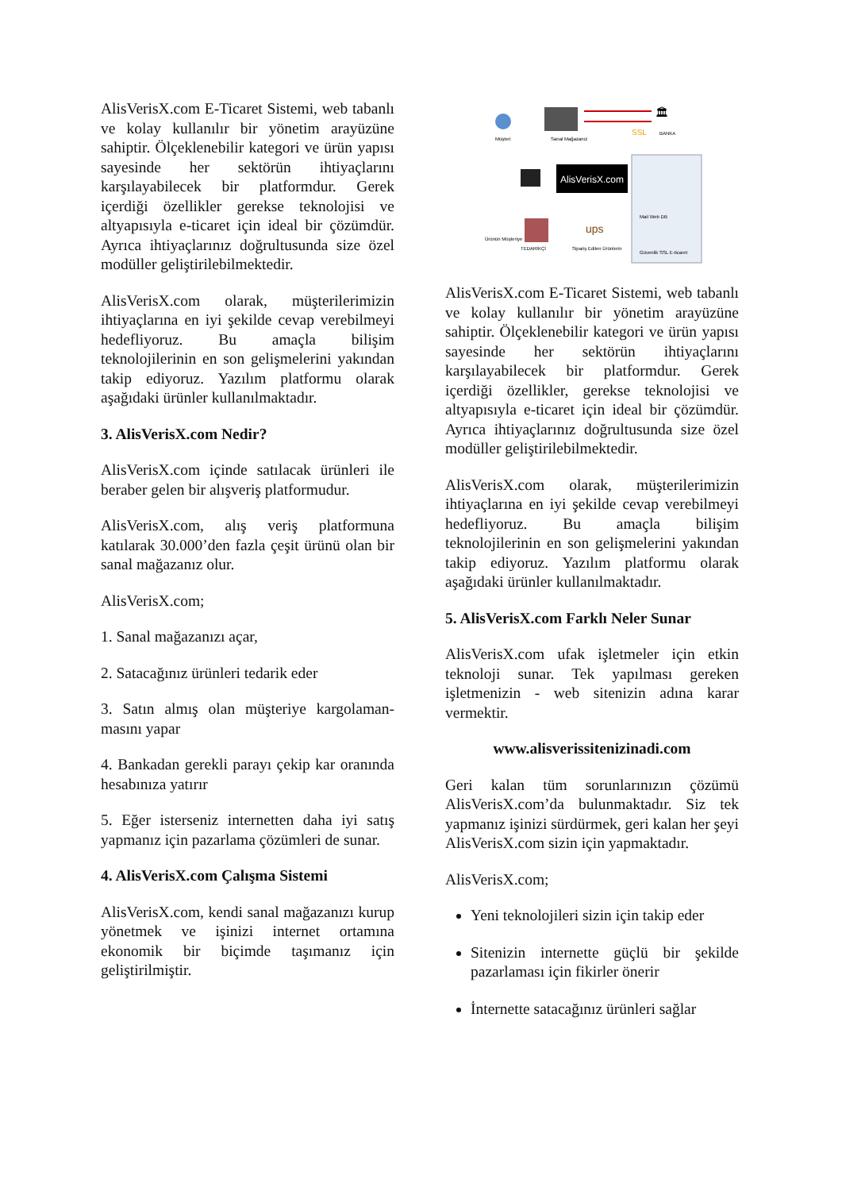AlisVerisX.com E-Ticaret Sistemi, web tabanlı ve kolay kullanılır bir yönetim arayüzüne sahiptir. Ölçeklenebilir kategori ve ürün yapısı sayesinde her sektörün ihtiyaçlarını karşılayabilecek bir platformdur. Gerek içerdiği özellikler gerekse teknolojisi ve altyapısıyla e-ticaret için ideal bir çözümdür. Ayrıca ihtiyaçlarınız doğrultusunda size özel modüller geliştirilebilmektedir.
AlisVerisX.com olarak, müşterilerimizin ihtiyaçlarına en iyi şekilde cevap verebilmeyi hedefliyoruz. Bu amaçla bilişim teknolojilerinin en son gelişmelerini yakından takip ediyoruz. Yazılım platformu olarak aşağıdaki ürünler kullanılmaktadır.
3. AlisVerisX.com Nedir?
AlisVerisX.com içinde satılacak ürünleri ile beraber gelen bir alışveriş platformudur.
AlisVerisX.com, alış veriş platformuna katılarak 30.000’den fazla çeşit ürünü olan bir sanal mağazanız olur.
AlisVerisX.com;
1. Sanal mağazanızı açar,
2. Satacağınız ürünleri tedarik eder
3. Satın almış olan müşteriye kargolaman-masını yapar
4. Bankadan gerekli parayı çekip kar oranında hesabınıza yatırır
5. Eğer isterseniz internetten daha iyi satış yapmanız için pazarlama çözümleri de sunar.
4. AlisVerisX.com Çalışma Sistemi
AlisVerisX.com, kendi sanal mağazanızı kurup yönetmek ve işinizi internet ortamına ekonomik bir biçimde taşımanız için geliştirilmiştir.
Müşteri
Sanal Mağazanız
🏛
SSL
BANKA
AlisVerisX.com
ups
Sipariş Edilen Ürünlerin
TEDARİKÇİ
Ürünün Müşteriye
Mail Web DB
Güvenlik SSL E-ticaret
AlisVerisX.com E-Ticaret Sistemi, web tabanlı ve kolay kullanılır bir yönetim arayüzüne sahiptir. Ölçeklenebilir kategori ve ürün yapısı sayesinde her sektörün ihtiyaçlarını karşılayabilecek bir platformdur. Gerek içerdiği özellikler, gerekse teknolojisi ve altyapısıyla e-ticaret için ideal bir çözümdür. Ayrıca ihtiyaçlarınız doğrultusunda size özel modüller geliştirilebilmektedir.
AlisVerisX.com olarak, müşterilerimizin ihtiyaçlarına en iyi şekilde cevap verebilmeyi hedefliyoruz. Bu amaçla bilişim teknolojilerinin en son gelişmelerini yakından takip ediyoruz. Yazılım platformu olarak aşağıdaki ürünler kullanılmaktadır.
5. AlisVerisX.com Farklı Neler Sunar
AlisVerisX.com ufak işletmeler için etkin teknoloji sunar. Tek yapılması gereken işletmenizin - web sitenizin adına karar vermektir.
www.alisverissitenizinadi.com
Geri kalan tüm sorunlarınızın çözümü AlisVerisX.com’da bulunmaktadır. Siz tek yapmanız işinizi sürdürmek, geri kalan her şeyi AlisVerisX.com sizin için yapmaktadır.
AlisVerisX.com;
Yeni teknolojileri sizin için takip eder
Sitenizin internette güçlü bir şekilde pazarlaması için fikirler önerir
İnternette satacağınız ürünleri sağlar